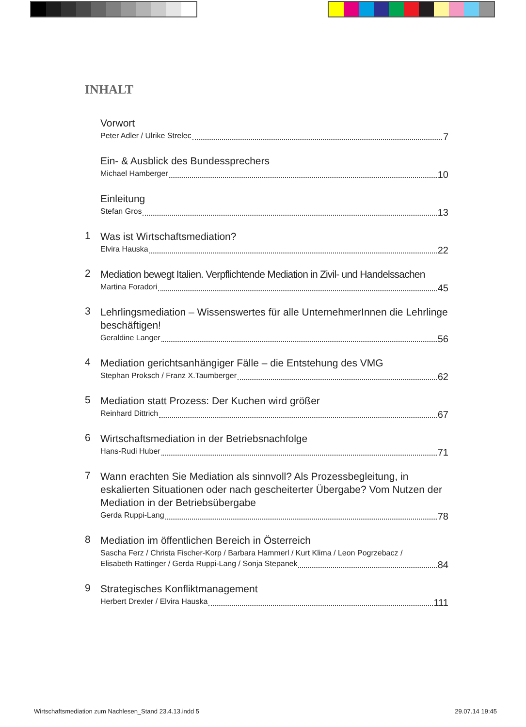INHALT
Vorwort
Peter Adler / Ulrike Strelec 7
Ein- & Ausblick des Bundessprechers
Michael Hamberger 10
Einleitung
Stefan Gros 13
1
Was ist Wirtschaftsmediation?
Elvira Hauska 22
2
Mediation bewegt Italien. Verpflichtende Mediation in Zivil- und Handelssachen
Martina Foradori 45
3
Lehrlingsmediation – Wissenswertes für alle UnternehmerInnen die Lehrlinge beschäftigen!
Geraldine Langer 56
4
Mediation gerichtsanhängiger Fälle – die Entstehung des VMG
Stephan Proksch / Franz X.Taumberger 62
5
Mediation statt Prozess: Der Kuchen wird größer
Reinhard Dittrich 67
6
Wirtschaftsmediation in der Betriebsnachfolge
Hans-Rudi Huber 71
7
Wann erachten Sie Mediation als sinnvoll? Als Prozessbegleitung, in eskalierten Situationen oder nach gescheiterter Übergabe? Vom Nutzen der Mediation in der Betriebsübergabe
Gerda Ruppi-Lang 78
8
Mediation im öffentlichen Bereich in Österreich
Sascha Ferz / Christa Fischer-Korp / Barbara Hammerl / Kurt Klima / Leon Pogrzebacz /
Elisabeth Rattinger / Gerda Ruppi-Lang / Sonja Stepanek 84
9
Strategisches Konfliktmanagement
Herbert Drexler / Elvira Hauska 111
Wirtschaftsmediation zum Nachlesen_Stand 23.4.13.indd 5 29.07.14 19:45